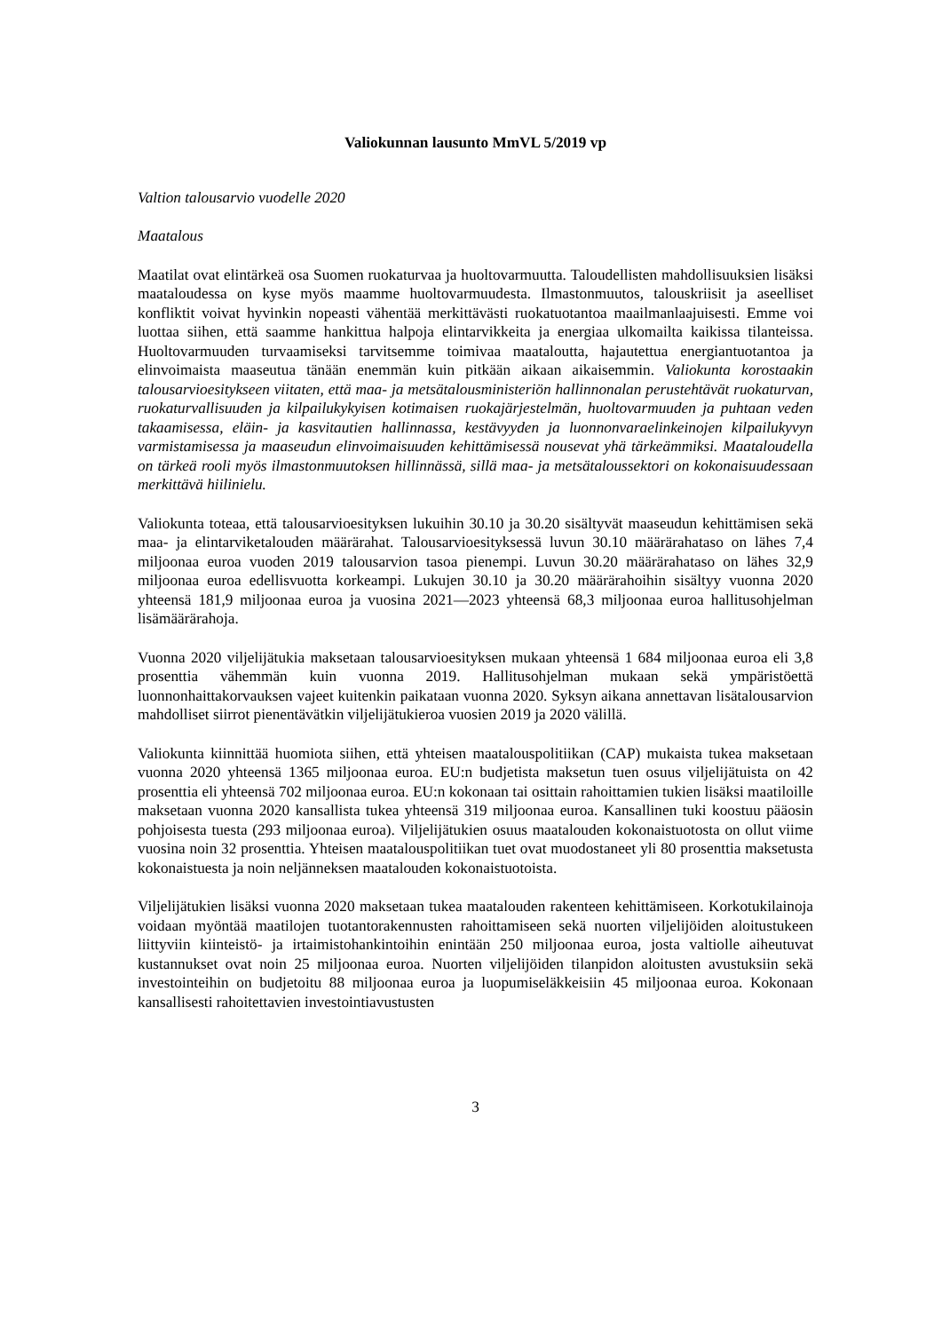Valiokunnan lausunto MmVL 5/2019 vp
Valtion talousarvio vuodelle 2020
Maatalous
Maatilat ovat elintärkeä osa Suomen ruokaturvaa ja huoltovarmuutta. Taloudellisten mahdollisuuksien lisäksi maataloudessa on kyse myös maamme huoltovarmuudesta. Ilmastonmuutos, talouskriisit ja aseelliset konfliktit voivat hyvinkin nopeasti vähentää merkittävästi ruokatuotantoa maailmanlaajuisesti. Emme voi luottaa siihen, että saamme hankittua halpoja elintarvikkeita ja energiaa ulkomailta kaikissa tilanteissa. Huoltovarmuuden turvaamiseksi tarvitsemme toimivaa maataloutta, hajautettua energiantuotantoa ja elinvoimaista maaseutua tänään enemmän kuin pitkään aikaan aikaisemmin. Valiokunta korostaakin talousarvioesitykseen viitaten, että maa- ja metsätalousministeriön hallinnonalan perustehtävät ruokaturvan, ruokaturvallisuuden ja kilpailukykyisen kotimaisen ruokajärjestelmän, huoltovarmuuden ja puhtaan veden takaamisessa, eläin- ja kasvitautien hallinnassa, kestävyyden ja luonnonvaraelinkeinojen kilpailukyvyn varmistamisessa ja maaseudun elinvoimaisuuden kehittämisessä nousevat yhä tärkeämmiksi. Maataloudella on tärkeä rooli myös ilmastonmuutoksen hillinnässä, sillä maa- ja metsätaloussektori on kokonaisuudessaan merkittävä hiilinielu.
Valiokunta toteaa, että talousarvioesityksen lukuihin 30.10 ja 30.20 sisältyvät maaseudun kehittämisen sekä maa- ja elintarviketalouden määrärahat. Talousarvioesityksessä luvun 30.10 määrärahataso on lähes 7,4 miljoonaa euroa vuoden 2019 talousarvion tasoa pienempi. Luvun 30.20 määrärahataso on lähes 32,9 miljoonaa euroa edellisvuotta korkeampi. Lukujen 30.10 ja 30.20 määrärahoihin sisältyy vuonna 2020 yhteensä 181,9 miljoonaa euroa ja vuosina 2021—2023 yhteensä 68,3 miljoonaa euroa hallitusohjelman lisämäärärahoja.
Vuonna 2020 viljelijätukia maksetaan talousarvioesityksen mukaan yhteensä 1 684 miljoonaa euroa eli 3,8 prosenttia vähemmän kuin vuonna 2019. Hallitusohjelman mukaan sekä ympäristöettä luonnonhaittakorvauksen vajeet kuitenkin paikataan vuonna 2020. Syksyn aikana annettavan lisätalousarvion mahdolliset siirrot pienentävätkin viljelijätukieroa vuosien 2019 ja 2020 välillä.
Valiokunta kiinnittää huomiota siihen, että yhteisen maatalouspolitiikan (CAP) mukaista tukea maksetaan vuonna 2020 yhteensä 1365 miljoonaa euroa. EU:n budjetista maksetun tuen osuus viljelijätuista on 42 prosenttia eli yhteensä 702 miljoonaa euroa. EU:n kokonaan tai osittain rahoittamien tukien lisäksi maatiloille maksetaan vuonna 2020 kansallista tukea yhteensä 319 miljoonaa euroa. Kansallinen tuki koostuu pääosin pohjoisesta tuesta (293 miljoonaa euroa). Viljelijätukien osuus maatalouden kokonaistuotosta on ollut viime vuosina noin 32 prosenttia. Yhteisen maatalouspolitiikan tuet ovat muodostaneet yli 80 prosenttia maksetusta kokonaistuesta ja noin neljänneksen maatalouden kokonaistuotoista.
Viljelijätukien lisäksi vuonna 2020 maksetaan tukea maatalouden rakenteen kehittämiseen. Korkotukilainoja voidaan myöntää maatilojen tuotantorakennusten rahoittamiseen sekä nuorten viljelijöiden aloitustukeen liittyviin kiinteistö- ja irtaimistohankintoihin enintään 250 miljoonaa euroa, josta valtiolle aiheutuvat kustannukset ovat noin 25 miljoonaa euroa. Nuorten viljelijöiden tilanpidon aloitusten avustuksiin sekä investointeihin on budjetoitu 88 miljoonaa euroa ja luopumiseläkkeisiin 45 miljoonaa euroa. Kokonaan kansallisesti rahoitettavien investointiavustusten
3